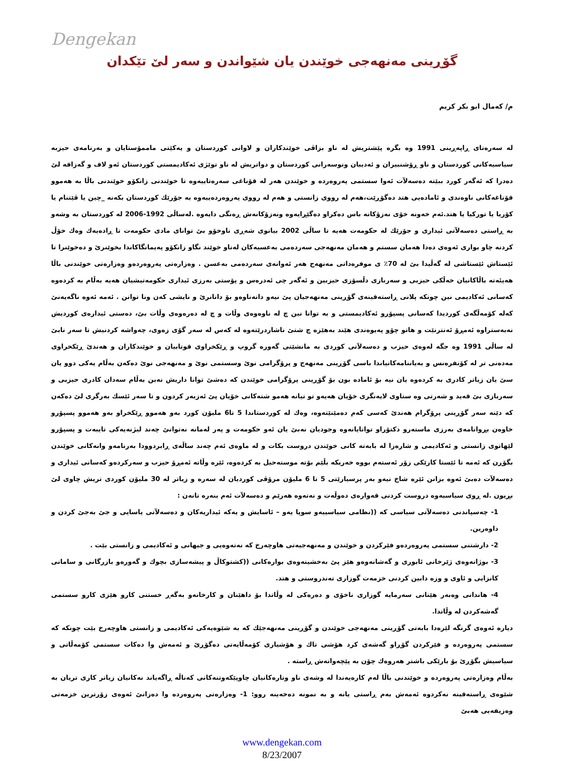Dengekan
گۆڕینی مەنهەجی خوێندن یان شێواندن و سەر لێ تێکدان
م/ کەمال ابو بکر کریم
لە سەرەتای ڕاپەڕینی 1991 وە بگرە پێشتریش لە ناو بزاڤی خوێندکاران و لاوانی کوردستان و یەکێتی ماممۆستایان و بەرنامەی حیزبە سیاسیەکانی کوردستان و ناو ڕۆشنبیران و ئەدیبان ونوسەرانی کوردستان و دواتریش لە ناو توێژی ئەکادیمستی کوردستان ئەو لاف و گەزافە لێ دەدرا کە ئەگەر کورد ببێتە دەسەلآت ئەوا سستمی پەروەردە و خوێندن هەر لە قۆناغی سەرەتاییەوە تا خوێندنی زانکۆو خوێندنی باڵا بە هەموو قۆناغەکانی ناوەندی و ئامادەیی هتد دەگۆڕێت،هەم لە رووی زانستی و هەم لە رووی پەروەردەییەوە بە جۆرێك کوردستان بکەنە _چین یا ڤێتنام یا کۆریا یا تورکیا یا هتد.ئەم خەونە خۆی نەزۆکانە باس دەکراو دەگێڕایەوە ونەزۆکانەش ڕەنگی دایەوە .لەساڵی 1992-2006 لە کوردستان بە وشەو بە ڕاستی دەسەلآتی ئیداری و جۆرێك لە حکومەت هەیە تا ساڵی 2002 بیانوی شەڕی ناوخۆو بێ توانای مادی حکومەت تا ڕادەیەك وەك خۆڵ کردنە چاو بواری ئەوەی دەدا هەمان سستم و هەمان مەنهەجی سەردەمی بەعسیەکان لەناو خوێند نگاو زانکۆو پەیمانگاکاندا بخوێنرێ و دەخوێنرا تا ئێستاش ئێستاشی لە گەڵیدا بێ لە 70٪ ی موفرەداتی مەنهەج هەر ئەوانەی سەردەمی بەعسن . وەزارەتی پەروەردەو وەزارەتی خوێندنی باڵا هەیئەتە باڵاکانیان خەڵکی حیزبی و سەربازی دڵسۆزی حیزبین و ئەگەر چی ئەدرەس و پۆستی بەرزی ئیداری حکومەتیشیان هەیە بەڵام بە کردەوە کەسانی ئەکادیمی نین چونکە پلانی ڕاستەقینەی گۆڕینی مەنهەجیان پێ نیەو دانەناوەو بۆ دانانرێ و نایشی کەن ونا توانن . ئەمە ئەوە ناگەیەنێ کەلە کۆمەڵگەی کوردیدا کەسانی پسپۆرو ئەکادیمستی و بە توانا نین چ لە ناوەوەی وڵات و چ لە دەرەوەی وڵات بێ، دەستی ئیدارەی کوردیش نەبەستراوە ئەمڕۆ ئەنترنێت و هاتو چۆو پەیوەندی هێند بەهێزە چ شتێ ناشاردرێتەوە لە کەس لە سەر گۆی زەوی، چەواشە کردنیش تا سەر نابێ لە ساڵی 1991 وە جگە لەوەی حیزب و دەسەلآتی کوردی بە مانشێتی گەورە گروپ و ڕێکخراوی قوتابیان و خوێندکاران و هەندێ ڕێکخراوی مەدەنی تر لە کۆنفرەنس و بەیاننامەکانیاندا باسی گۆڕینی مەنهەج و پرۆگرامی نوێ وسستمی نوێ و مەنهەجی نوێ دەکەن بەڵام یەکی دوو یان سێ یان زیاتر کادری بە کردەوە یان نیە بۆ ئامادە بون بۆ گۆڕینی پرۆگرامی خوێندن کە دەشێ توانا داریش نەبن بەڵام سەدان کادری حیزبی و سەربازی بێ قەید و شەرتی وە ستاوی لایەنگری خۆیان هەیەو تو تیانە هەمو شتەکانی خۆیان پێ ئەزبەر کردون و تا سەر ئێسك بەرگری لێ دەکەن کە دێنە سەر گۆڕینی پرۆگرام هەندێ کەسی کەم دەمێنێتەوە، وەك لە کوردستاندا 5 تا6 ملیۆن کورد بەو هەموو ڕێکخراو بەو هەموو پسپۆرو خاوەن بڕوانامەی بەرزی ماستەرو دکتۆراو توانایانەوە وجودیان نەبێ یان ئەو حکومەت و پەر لەمانە نەتوانێ چەند لیژنەیەکی تایبەت و پسپۆرو لێهاتوی زانستی و ئەکادیمی و شارەزا لە بابەتە کانی خوێندن دروست بکات و لە ماوەی ئەم چەند ساڵەی ڕابردوودا بەرنامەو وانەکانی خوێندن بگۆڕن کە ئەمە تا ئێستا کارێکی زۆر ئەستەم بووە خەریکە بڵێم بۆتە موستەحیل بە کردەوە، ئێرە وڵاتە ئەمڕۆ حیزب و سەرکردەو کەسانی ئیداری و دەسەلآت دەبێ ئەوە بزانن ئێرە شاخ نیەو بەر پرسیارێتی 5 تا 6 ملیۆن مرۆڤی کوردیان لە سەرە و زیاتر لە 30 ملیۆن کوردی تریش چاوی لێ بڕیون .لە ڕوی سیاسیەوە دروست کردنی قەوارەی دەوڵەت و نەتەوە هەرێم و دەسەلآت ئەم بنەرە تانەن :
1- چەسپاندنی دەسەلآتی سیاسی کە ((نظامی سیاسییەو سوپا یەو – ئاسایش و یەکە ئیداریەکان و دەسەلآتی یاسایی و جێ بەجێ کردن و داوەرین.
2- دارشتنی سستمی پەروەردەو فێرکردن و خوێندن و مەنهەجیەتی هاوچەرخ کە نەتەوەیی و جیهانی و ئەکادیمی و زانستی بێت .
3- بوژانەوەی ژێرخانی ئابوری و گەشانەوەو هێز پێ بەخشینەوەی بوارەکانی ((کشتوکاڵ و پیشەسازی بچوك و گەورەو بازرگانی و سامانی کانزایی و ئاوی و وزە دابین کردنی خزمەت گوزاری تەندروستی و هتد.
4- هاندانی وەبەر هێنانی سەرمایە گوزاری ناخۆی و دەرەکی لە وڵاتدا بۆ داهێنان و کارخانەو بەگەڕ خستنی کارو هێزی کارو سستمی گەشەکردن لە وڵاتدا.
دیارە ئەوەی گرنگە لێرەدا بابەتی گۆڕینی مەنهەجی خوێندن و گۆڕینی مەنهەجێك کە بە شێوەیەکی ئەکادیمی و زانستی هاوچەرخ بێت چونکە کە سستمی پەروەردە و فێرکردن گۆڕاو گەشەی کرد هۆشی تاك و هۆشیاری کۆمەڵایەتی دەگۆڕێ و ئەمەش وا دەکات سستمی کۆمەڵاتی و سیاسیش بگۆڕێ بۆ بارێکی باشتر هەروەك چۆن بە پێچەوانەش ڕاستە .
بەڵام وەزارەتی پەروەردە و خوێندنی باڵا لەم کارەیەندا لە وشەی ناو وتارەکانیان چاوپێکەوتنەکانی کەناڵە ڕاگەیاند نەکانیان زیاتر کاری تریان بە شێوەی ڕاستەقینە نەکردوە ئەمەش بەم ڕاستی یانە و بە نمونە دەخەینە روو: 1- وەزارەتی پەروەردە وا دەزانێ ئەوەی زۆرترین خزمەتی وەزیفەیی هەبێ
www.dengekan.com
8/23/2007